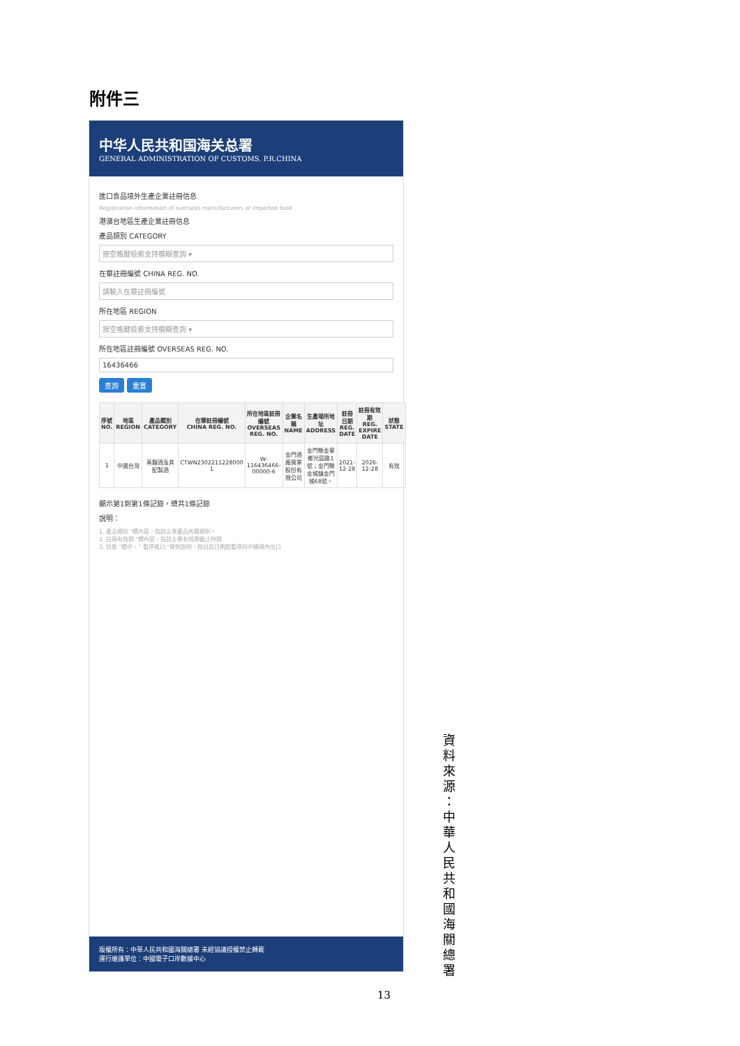附件三
中华人民共和国海关总署
GENERAL ADMINISTRATION OF CUSTOMS. P.R.CHINA
進口食品境外生產企業註冊信息
Registration information of overseas manufacturers of imported food
港澳台地區生產企業註冊信息
產品類別 CATEGORY
按空格鍵檢索支持模糊查詢 ▾
在華註冊編號 CHINA REG. NO.
請輸入在華註冊編號
所在地區 REGION
按空格鍵檢索支持模糊查詢 ▾
所在地區註冊編號 OVERSEAS REG. NO.
16436466
查詢 重置
| 序號 NO. | 地區 REGION | 產品類別 CATEGORY | 在華註冊編號 CHINA REG. NO. | 所在地區註冊編號 OVERSEAS REG. NO. | 企業名稱 NAME | 生產場所地址 ADDRESS | 註冊日期 REG. DATE | 註冊有效期 REG. EXPIRE DATE | 狀態 STATE |
| --- | --- | --- | --- | --- | --- | --- | --- | --- | --- |
| 1 | 中國台灣 | 蒸餾酒及其配製酒 | CTWN2302211228000​1 | W-116436466-00000-6 | 金門酒廠實業股份有限公司 | 金門縣金寧鄉光園路1號；金門縣金城鎮金門城68號。 | 2021-12-28 | 2026-12-28 | 有效 |
顯示第1到第1條記錄，總共1條記錄
說明：
1. 產品類別 "欄內容，指該企業產品所屬類別。
2. 註冊有效期 "欄內容，指該企業有效期截止時間
3. 狀態 "欄中，" 暫停進口 "實例說明，指自該日期起暫停向中國境內出口
版權所有：中華人民共和國海關總署 未經協議授權禁止轉載
運行維護單位：中國電子口岸數據中心
資料來源：中華人民共和國海關總署
13